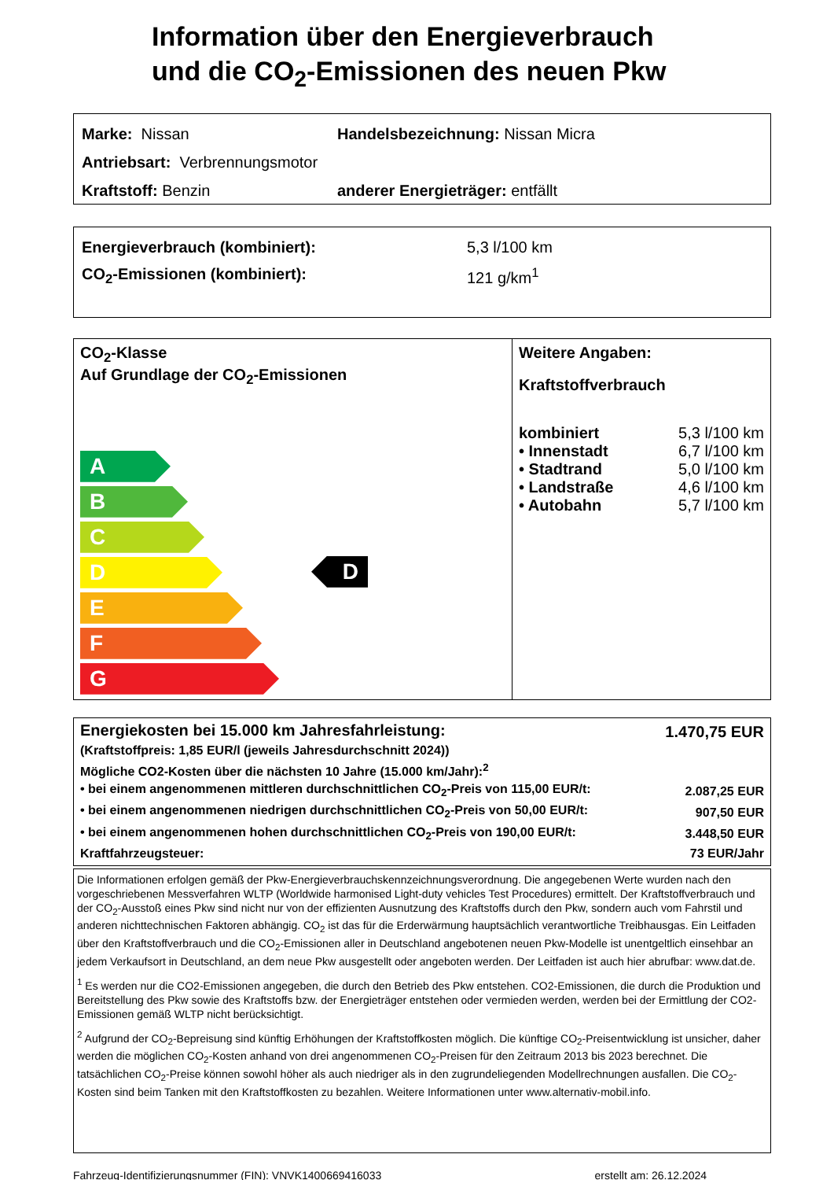Information über den Energieverbrauch
und die CO<sub>2</sub>-Emissionen des neuen Pkw
Marke: Nissan
Handelsbezeichnung: Nissan Micra
Antriebsart: Verbrennungsmotor
Kraftstoff: Benzin
anderer Energieträger: entfällt
Energieverbrauch (kombiniert): 5,3 l/100 km
CO<sub>2</sub>-Emissionen (kombiniert): 121 g/km<sup>1</sup>
CO<sub>2</sub>-Klasse
Auf Grundlage der CO<sub>2</sub>-Emissionen
A
B
C
D
E
F
G
D
Weitere Angaben:
Kraftstoffverbrauch
| kombiniert | 5,3 l/100 km |
| • Innenstadt | 6,7 l/100 km |
| • Stadtrand | 5,0 l/100 km |
| • Landstraße | 4,6 l/100 km |
| • Autobahn | 5,7 l/100 km |
| Energiekosten bei 15.000 km Jahresfahrleistung: | 1.470,75 EUR |
| (Kraftstoffpreis: 1,85 EUR/l (jeweils Jahresdurchschnitt 2024)) | |
| Mögliche CO2-Kosten über die nächsten 10 Jahre (15.000 km/Jahr):<sup>2</sup> | |
| • bei einem angenommenen mittleren durchschnittlichen CO<sub>2</sub>-Preis von 115,00 EUR/t: | 2.087,25 EUR |
| • bei einem angenommenen niedrigen durchschnittlichen CO<sub>2</sub>-Preis von 50,00 EUR/t: | 907,50 EUR |
| • bei einem angenommenen hohen durchschnittlichen CO<sub>2</sub>-Preis von 190,00 EUR/t: | 3.448,50 EUR |
| Kraftfahrzeugsteuer: | 73 EUR/Jahr |
Die Informationen erfolgen gemäß der Pkw-Energieverbrauchskennzeichnungsverordnung. Die angegebenen Werte wurden nach den vorgeschriebenen Messverfahren WLTP (Worldwide harmonised Light-duty vehicles Test Procedures) ermittelt. Der Kraftstoffverbrauch und der CO<sub>2</sub>-Ausstoß eines Pkw sind nicht nur von der effizienten Ausnutzung des Kraftstoffs durch den Pkw, sondern auch vom Fahrstil und anderen nichttechnischen Faktoren abhängig. CO<sub>2</sub> ist das für die Erderwärmung hauptsächlich verantwortliche Treibhausgas. Ein Leitfaden über den Kraftstoffverbrauch und die CO<sub>2</sub>-Emissionen aller in Deutschland angebotenen neuen Pkw-Modelle ist unentgeltlich einsehbar an jedem Verkaufsort in Deutschland, an dem neue Pkw ausgestellt oder angeboten werden. Der Leitfaden ist auch hier abrufbar: www.dat.de.
<sup>1</sup> Es werden nur die CO2-Emissionen angegeben, die durch den Betrieb des Pkw entstehen. CO2-Emissionen, die durch die Produktion und Bereitstellung des Pkw sowie des Kraftstoffs bzw. der Energieträger entstehen oder vermieden werden, werden bei der Ermittlung der CO2-Emissionen gemäß WLTP nicht berücksichtigt.
<sup>2</sup> Aufgrund der CO<sub>2</sub>-Bepreisung sind künftig Erhöhungen der Kraftstoffkosten möglich. Die künftige CO<sub>2</sub>-Preisentwicklung ist unsicher, daher werden die möglichen CO<sub>2</sub>-Kosten anhand von drei angenommenen CO<sub>2</sub>-Preisen für den Zeitraum 2013 bis 2023 berechnet. Die tatsächlichen CO<sub>2</sub>-Preise können sowohl höher als auch niedriger als in den zugrundeliegenden Modellrechnungen ausfallen. Die CO<sub>2</sub>-Kosten sind beim Tanken mit den Kraftstoffkosten zu bezahlen. Weitere Informationen unter www.alternativ-mobil.info.
Fahrzeug-Identifizierungsnummer (FIN): VNVK1400669416033 erstellt am: 26.12.2024